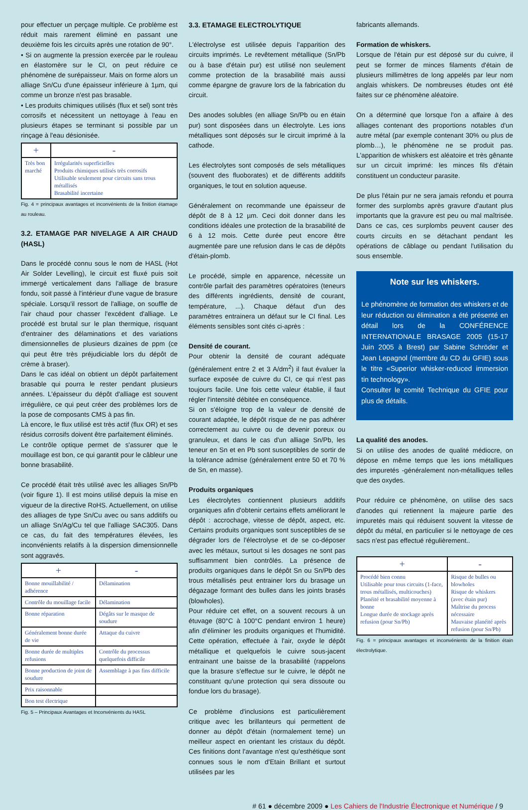pour effectuer un perçage multiple. Ce problème est réduit mais rarement éliminé en passant une deuxième fois les circuits après une rotation de 90°.
• Si on augmente la pression exercée par le rouleau en élastomère sur le CI, on peut réduire ce phénomène de surépaisseur. Mais on forme alors un alliage Sn/Cu d'une épaisseur inférieure à 1µm, qui comme un bronze n'est pas brasable.
• Les produits chimiques utilisés (flux et sel) sont très corrosifs et nécessitent un nettoyage à l'eau en plusieurs étapes se terminant si possible par un rinçage à l'eau désionisée.
| + | - |
| --- | --- |
| Très bon marché | Irrégularités superficielles Produits chimiques utilisés très corrosifs Utilisable seulement pour circuits sans trous métallisés Brasabilité incertaine |
Fig. 4 = principaux avantages et inconvénients de la finition étamage au rouleau.
3.2. ETAMAGE PAR NIVELAGE A AIR CHAUD (HASL)
Dans le procédé connu sous le nom de HASL (Hot Air Solder Levelling), le circuit est fluxé puis soit immergé verticalement dans l'alliage de brasure fondu, soit passé à l'intérieur d'une vague de brasure spéciale. Lorsqu'il ressort de l'alliage, on souffle de l'air chaud pour chasser l'excédent d'alliage. Le procédé est brutal sur le plan thermique, risquant d'entrainer des délaminations et des variations dimensionnelles de plusieurs dizaines de ppm (ce qui peut être très préjudiciable lors du dépôt de crème à braser).
Dans le cas idéal on obtient un dépôt parfaitement brasable qui pourra le rester pendant plusieurs années. L'épaisseur du dépôt d'alliage est souvent irrégulière, ce qui peut créer des problèmes lors de la pose de composants CMS à pas fin.
Là encore, le flux utilisé est très actif (flux OR) et ses résidus corrosifs doivent être parfaitement éliminés.
Le contrôle optique permet de s'assurer que le mouillage est bon, ce qui garantit pour le câbleur une bonne brasabilité.
Ce procédé était très utilisé avec les alliages Sn/Pb (voir figure 1). Il est moins utilisé depuis la mise en vigueur de la directive RoHS. Actuellement, on utilise des alliages de type Sn/Cu avec ou sans additifs ou un alliage Sn/Ag/Cu tel que l'alliage SAC305. Dans ce cas, du fait des températures élevées, les inconvénients relatifs à la dispersion dimensionnelle sont aggravés.
| + | - |
| --- | --- |
| Bonne mouillabilité / adhérence | Délamination |
| Contrôle du mouillage facile | Délamination |
| Bonne réparation | Dégâts sur le masque de soudure |
| Généralement bonne durée de vie | Attaque du cuivre |
| Bonne durée de multiples refusions | Contrôle du processus quelquefois difficile |
| Bonne production de joint de soudure | Assemblage à pas fins difficile |
| Prix raisonnable | |
| Bon test électrique | |
Fig. 5 – Principaux Avantages et Inconvénients du HASL
3.3. ETAMAGE ELECTROLYTIQUE
L'électrolyse est utilisée depuis l'apparition des circuits imprimés. Le revêtement métallique (Sn/Pb ou à base d'étain pur) est utilisé non seulement comme protection de la brasabilité mais aussi comme épargne de gravure lors de la fabrication du circuit.
Des anodes solubles (en alliage Sn/Pb ou en étain pur) sont disposées dans un électrolyte. Les ions métalliques sont déposés sur le circuit imprimé à la cathode.
Les électrolytes sont composés de sels métalliques (souvent des fluoborates) et de différents additifs organiques, le tout en solution aqueuse.
Généralement on recommande une épaisseur de dépôt de 8 à 12 µm. Ceci doit donner dans les conditions idéales une protection de la brasabilité de 6 à 12 mois. Cette durée peut encore être augmentée pare une refusion dans le cas de dépôts d'étain-plomb.
Le procédé, simple en apparence, nécessite un contrôle parfait des paramètres opératoires (teneurs des différents ingrédients, densité de courant, température, ...). Chaque défaut d'un des paramètres entrainera un défaut sur le CI final. Les éléments sensibles sont cités ci-après :
Densité de courant.
Pour obtenir la densité de courant adéquate (généralement entre 2 et 3 A/dm<sup>2</sup>) il faut évaluer la surface exposée de cuivre du CI, ce qui n'est pas toujours facile. Une fois cette valeur établie, il faut régler l'intensité débitée en conséquence.
Si on s'éloigne trop de la valeur de densité de courant adaptée, le dépôt risque de ne pas adhérer correctement au cuivre ou de devenir poreux ou granuleux, et dans le cas d'un alliage Sn/Pb, les teneur en Sn et en Pb sont susceptibles de sortir de la tolérance admise (généralement entre 50 et 70 % de Sn, en masse).
Produits organiques
Les électrolytes contiennent plusieurs additifs organiques afin d'obtenir certains effets améliorant le dépôt : accrochage, vitesse de dépôt, aspect, etc. Certains produits organiques sont susceptibles de se dégrader lors de l'électrolyse et de se co-déposer avec les métaux, surtout si les dosages ne sont pas suffisamment bien contrôlés. La présence de produits organiques dans le dépôt Sn ou Sn/Pb des trous métallisés peut entrainer lors du brasage un dégazage formant des bulles dans les joints brasés (blowholes).
Pour réduire cet effet, on a souvent recours à un étuvage (80°C à 100°C pendant environ 1 heure) afin d'éliminer les produits organiques et l'humidité. Cette opération, effectuée à l'air, oxyde le dépôt métallique et quelquefois le cuivre sous-jacent entrainant une baisse de la brasabilité (rappelons que la brasure s'effectue sur le cuivre, le dépôt ne constituant qu'une protection qui sera dissoute ou fondue lors du brasage).
Ce problème d'inclusions est particulièrement critique avec les brillanteurs qui permettent de donner au dépôt d'étain (normalement terne) un meilleur aspect en orientant les cristaux du dépôt. Ces finitions dont l'avantage n'est qu'esthétique sont connues sous le nom d'Etain Brillant et surtout utilisées par les
fabricants allemands.
Formation de whiskers.
Lorsque de l'étain pur est déposé sur du cuivre, il peut se former de minces filaments d'étain de plusieurs millimètres de long appelés par leur nom anglais whiskers. De nombreuses études ont été faites sur ce phénomène aléatoire.
On a déterminé que lorsque l'on a affaire à des alliages contenant des proportions notables d'un autre métal (par exemple contenant 30% ou plus de plomb…), le phénomène ne se produit pas. L'apparition de whiskers est aléatoire et très gênante sur un circuit imprimé: les minces fils d'étain constituent un conducteur parasite.
De plus l'étain pur ne sera jamais refondu et pourra former des surplombs après gravure d'autant plus importants que la gravure est peu ou mal maîtrisée. Dans ce cas, ces surplombs peuvent causer des courts circuits en se détachant pendant les opérations de câblage ou pendant l'utilisation du sous ensemble.
Note sur les whiskers.
Le phénomène de formation des whiskers et de leur réduction ou élimination a été présenté en détail lors de la CONFÉRENCE INTERNATIONALE BRASAGE 2005 (15-17 Juin 2005 à Brest) par Sabine Schröder et Jean Lepagnol (membre du CD du GFIE) sous le titre «Superior whisker-reduced immersion tin technology».
Consulter le comité Technique du GFIE pour plus de détails.
La qualité des anodes.
Si on utilise des anodes de qualité médiocre, on dépose en même temps que les ions métalliques des impuretés -généralement non-métalliques telles que des oxydes.
Pour réduire ce phénomène, on utilise des sacs d'anodes qui retiennent la majeure partie des impuretés mais qui réduisent souvent la vitesse de dépôt du métal, en particulier si le nettoyage de ces sacs n'est pas effectué régulièrement..
| + | - |
| --- | --- |
| Procédé bien connu Utilisable pour tous circuits (1-face, trous métallisés, multicouches) Planéité et brasabilité moyenne à bonne Longue durée de stockage après refusion (pour Sn/Pb) | Risque de bulles ou blowholes Risque de whiskers (avec étain pur) Maîtrise du process nécessaire Mauvaise planéité après refusion (pour Sn/Pb) |
Fig. 6 = principaux avantages et inconvénients de la finition étain électrolytique.
# 61 ● décembre 2009 ● Les Cahiers de l'Industrie Électronique et Numérique / 9